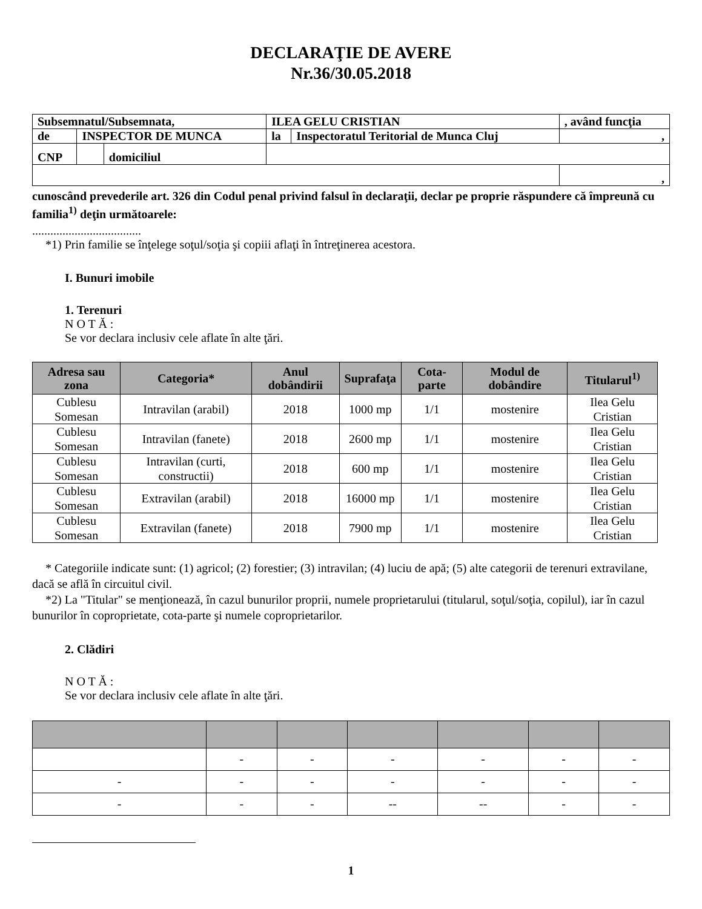DECLARAŢIE DE AVERE
Nr.36/30.05.2018
| Subsemnatul/Subsemnata, | | | ILEA GELU CRISTIAN | | , având funcţia |
| de | INSPECTOR DE MUNCA | | la | Inspectoratul Teritorial de Munca Cluj | , |
| CNP | | domiciliul | | | |
| | | | | | , |
cunoscând prevederile art. 326 din Codul penal privind falsul în declaraţii, declar pe proprie răspundere că împreună cu familia<sup>1)</sup> deţin următoarele:
....................................
*1) Prin familie se înţelege soţul/soţia şi copiii aflaţi în întreţinerea acestora.
I. Bunuri imobile
1. Terenuri
N O T Ă :
Se vor declara inclusiv cele aflate în alte ţări.
| Adresa sau zona | Categoria* | Anul dobândirii | Suprafaţa | Cota-parte | Modul de dobândire | Titularul<sup>1)</sup> |
| --- | --- | --- | --- | --- | --- | --- |
| Cublesu Somesan | Intravilan (arabil) | 2018 | 1000 mp | 1/1 | mostenire | Ilea Gelu Cristian |
| Cublesu Somesan | Intravilan (fanete) | 2018 | 2600 mp | 1/1 | mostenire | Ilea Gelu Cristian |
| Cublesu Somesan | Intravilan (curti, constructii) | 2018 | 600 mp | 1/1 | mostenire | Ilea Gelu Cristian |
| Cublesu Somesan | Extravilan (arabil) | 2018 | 16000 mp | 1/1 | mostenire | Ilea Gelu Cristian |
| Cublesu Somesan | Extravilan (fanete) | 2018 | 7900 mp | 1/1 | mostenire | Ilea Gelu Cristian |
* Categoriile indicate sunt: (1) agricol; (2) forestier; (3) intravilan; (4) luciu de apă; (5) alte categorii de terenuri extravilane, dacă se află în circuitul civil.
*2) La "Titular" se menţionează, în cazul bunurilor proprii, numele proprietarului (titularul, soţul/soţia, copilul), iar în cazul bunurilor în coproprietate, cota-parte şi numele coproprietarilor.
2. Clădiri
N O T Ă :
Se vor declara inclusiv cele aflate în alte ţări.
| | - | - | - | - | - | - |
| - | - | - | - | - | - | - |
| - | - | - | -- | -- | - | - |
1